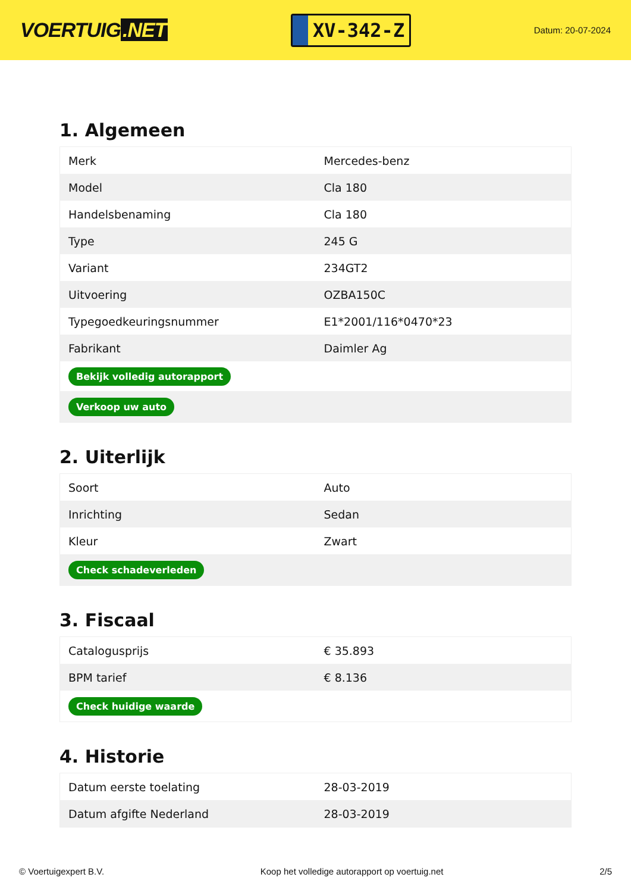VOERTUIG.NET
XV-342-Z
Datum: 20-07-2024
1. Algemeen
| Merk | Mercedes-benz |
| Model | Cla 180 |
| Handelsbenaming | Cla 180 |
| Type | 245 G |
| Variant | 234GT2 |
| Uitvoering | OZBA150C |
| Typegoedkeuringsnummer | E1*2001/116*0470*23 |
| Fabrikant | Daimler Ag |
| Bekijk volledig autorapport | |
| Verkoop uw auto | |
2. Uiterlijk
| Soort | Auto |
| Inrichting | Sedan |
| Kleur | Zwart |
| Check schadeverleden | |
3. Fiscaal
| Catalogusprijs | € 35.893 |
| BPM tarief | € 8.136 |
| Check huidige waarde | |
4. Historie
| Datum eerste toelating | 28-03-2019 |
| Datum afgifte Nederland | 28-03-2019 |
© Voertuigexpert B.V. Koop het volledige autorapport op voertuig.net 2/5